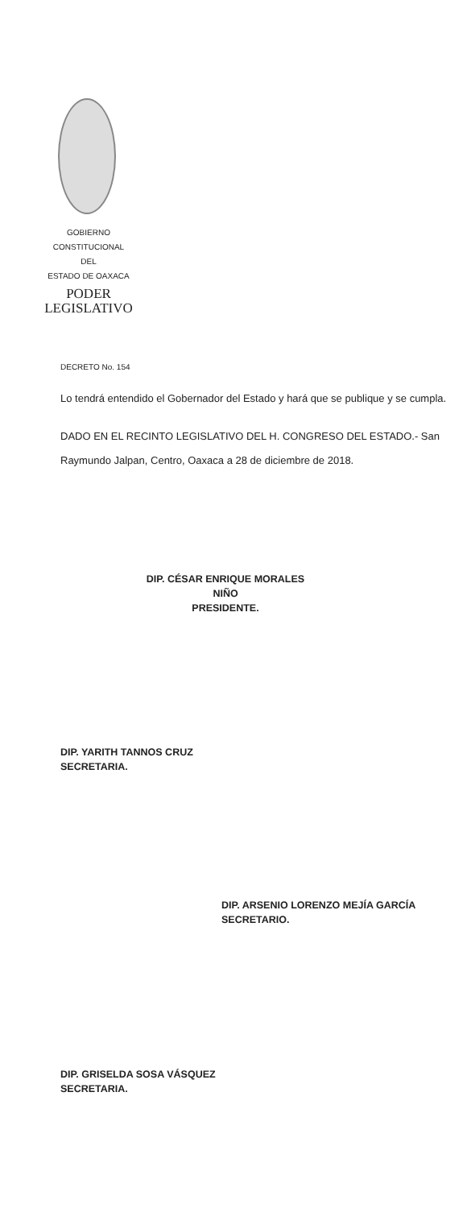GOBIERNO CONSTITUCIONAL
DEL
ESTADO DE OAXACA
PODER LEGISLATIVO
DECRETO No. 154
Lo tendrá entendido el Gobernador del Estado y hará que se publique y se cumpla.
DADO EN EL RECINTO LEGISLATIVO DEL H. CONGRESO DEL ESTADO.- San
Raymundo Jalpan, Centro, Oaxaca a 28 de diciembre de 2018.
DIP. CÉSAR ENRIQUE MORALES NIÑO
PRESIDENTE.
DIP. YARITH TANNOS CRUZ
SECRETARIA.
DIP. ARSENIO LORENZO MEJÍA GARCÍA
SECRETARIO.
DIP. GRISELDA SOSA VÁSQUEZ
SECRETARIA.